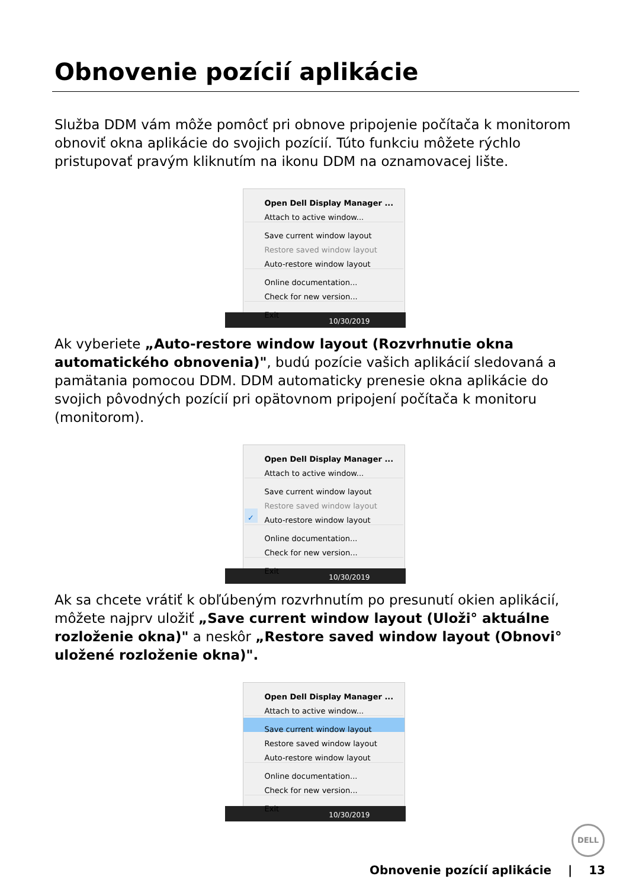Obnovenie pozícií aplikácie
Služba DDM vám môže pomôcť pri obnove pripojenie počítača k monitorom obnoviť okna aplikácie do svojich pozícií. Túto funkciu môžete rýchlo pristupovať pravým kliknutím na ikonu DDM na oznamovacej lište.
Open Dell Display Manager ...
Attach to active window...
Save current window layout
Restore saved window layout
Auto-restore window layout
Online documentation...
Check for new version...
Exit
10/30/2019
Ak vyberiete „Auto-restore window layout (Rozvrhnutie okna automatického obnovenia)", budú pozície vašich aplikácií sledovaná a pamätania pomocou DDM. DDM automaticky prenesie okna aplikácie do svojich pôvodných pozícií pri opätovnom pripojení počítača k monitoru (monitorom).
Open Dell Display Manager ...
Attach to active window...
Save current window layout
Restore saved window layout
✓ Auto-restore window layout
Online documentation...
Check for new version...
Exit
10/30/2019
Ak sa chcete vrátiť k obľúbeným rozvrhnutím po presunutí okien aplikácií, môžete najprv uložiť „Save current window layout (Uloži° aktuálne rozloženie okna)" a neskôr „Restore saved window layout (Obnovi° uložené rozloženie okna)".
Open Dell Display Manager ...
Attach to active window...
Save current window layout
Restore saved window layout
Auto-restore window layout
Online documentation...
Check for new version...
Exit
10/30/2019
DELL
Obnovenie pozícií aplikácie | 13